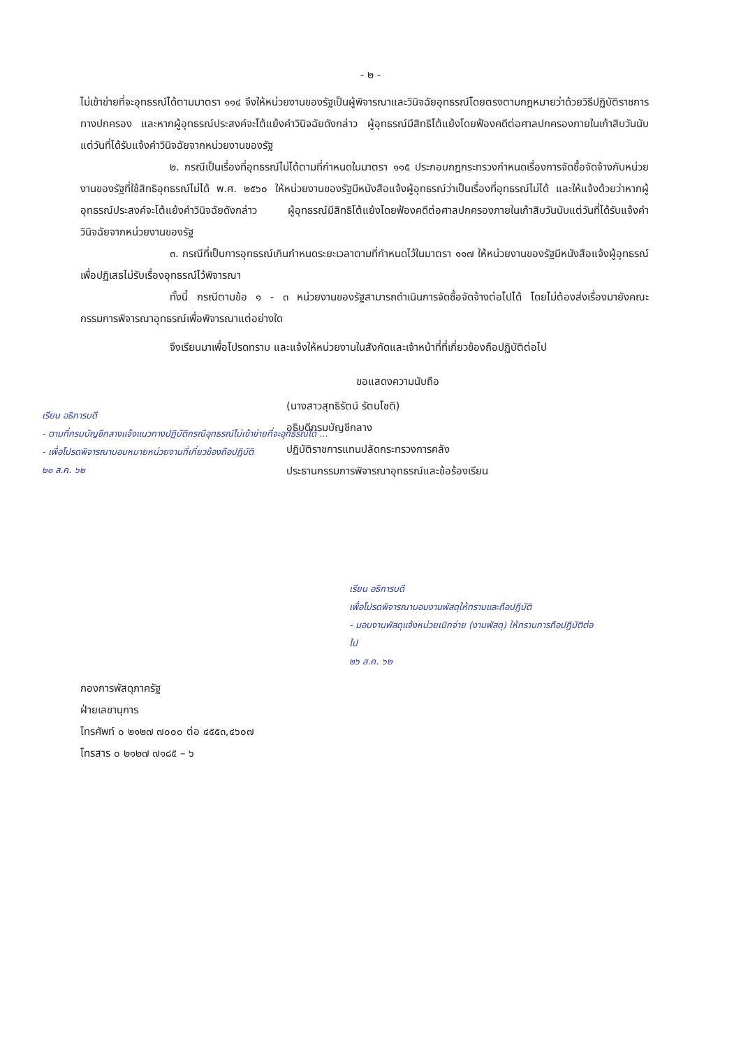- ๒ -
ไม่เข้าข่ายที่จะอุทธรณ์ได้ตามมาตรา ๑๑๔ จึงให้หน่วยงานของรัฐเป็นผู้พิจารณาและวินิจฉัยอุทธรณ์โดยตรงตามกฎหมายว่าด้วยวิธีปฏิบัติราชการทางปกครอง และหากผู้อุทธรณ์ประสงค์จะโต้แย้งคำวินิจฉัยดังกล่าว ผู้อุทธรณ์มีสิทธิโต้แย้งโดยฟ้องคดีต่อศาลปกครองภายในเก้าสิบวันนับแต่วันที่ได้รับแจ้งคำวินิจฉัยจากหน่วยงานของรัฐ
๒. กรณีเป็นเรื่องที่อุทธรณ์ไม่ได้ตามที่กำหนดในมาตรา ๑๑๕ ประกอบกฎกระทรวงกำหนดเรื่องการจัดซื้อจัดจ้างกับหน่วยงานของรัฐที่ใช้สิทธิอุทธรณ์ไม่ได้ พ.ศ. ๒๕๖๐ ให้หน่วยงานของรัฐมีหนังสือแจ้งผู้อุทธรณ์ว่าเป็นเรื่องที่อุทธรณ์ไม่ได้ และให้แจ้งด้วยว่าหากผู้อุทธรณ์ประสงค์จะโต้แย้งคำวินิจฉัยดังกล่าว ผู้อุทธรณ์มีสิทธิโต้แย้งโดยฟ้องคดีต่อศาลปกครองภายในเก้าสิบวันนับแต่วันที่ได้รับแจ้งคำวินิจฉัยจากหน่วยงานของรัฐ
๓. กรณีที่เป็นการอุทธรณ์เกินกำหนดระยะเวลาตามที่กำหนดไว้ในมาตรา ๑๑๗ ให้หน่วยงานของรัฐมีหนังสือแจ้งผู้อุทธรณ์เพื่อปฏิเสธไม่รับเรื่องอุทธรณ์ไว้พิจารณา
ทั้งนี้ กรณีตามข้อ ๑ - ๓ หน่วยงานของรัฐสามารถดำเนินการจัดซื้อจัดจ้างต่อไปได้ โดยไม่ต้องส่งเรื่องมายังคณะกรรมการพิจารณาอุทธรณ์เพื่อพิจารณาแต่อย่างใด
จึงเรียนมาเพื่อโปรดทราบ และแจ้งให้หน่วยงานในสังกัดและเจ้าหน้าที่ที่เกี่ยวข้องถือปฏิบัติต่อไป
ขอแสดงความนับถือ
เรียน อธิการบดี
- ตามที่กรมบัญชีกลางแจ้งแนวทางปฏิบัติกรณีอุทธรณ์ไม่เข้าข่ายที่จะอุทธรณ์ได้ ...
- เพื่อโปรดพิจารณามอบหมายหน่วยงานที่เกี่ยวข้องถือปฏิบัติ
๒๐ ส.ค. ๖๒
(นางสาวสุทธิรัตน์ รัตนโชติ)
อธิบดีกรมบัญชีกลาง
ปฏิบัติราชการแทนปลัดกระทรวงการคลัง
ประธานกรรมการพิจารณาอุทธรณ์และข้อร้องเรียน
เรียน อธิการบดี
เพื่อโปรดพิจารณามอบงานพัสดุให้ทราบและถือปฏิบัติ
- มอบงานพัสดุแจ้งหน่วยเบิกจ่าย (งานพัสดุ) ให้ทราบการถือปฏิบัติต่อไป
๒๖ ส.ค. ๖๒
กองการพัสดุภาครัฐ
ฝ่ายเลขานุการ
โทรศัพท์ ๐ ๒๑๒๗ ๗๐๐๐ ต่อ ๔๕๕๓,๔๖๐๗
โทรสาร ๐ ๒๑๒๗ ๗๑๘๕ – ๖